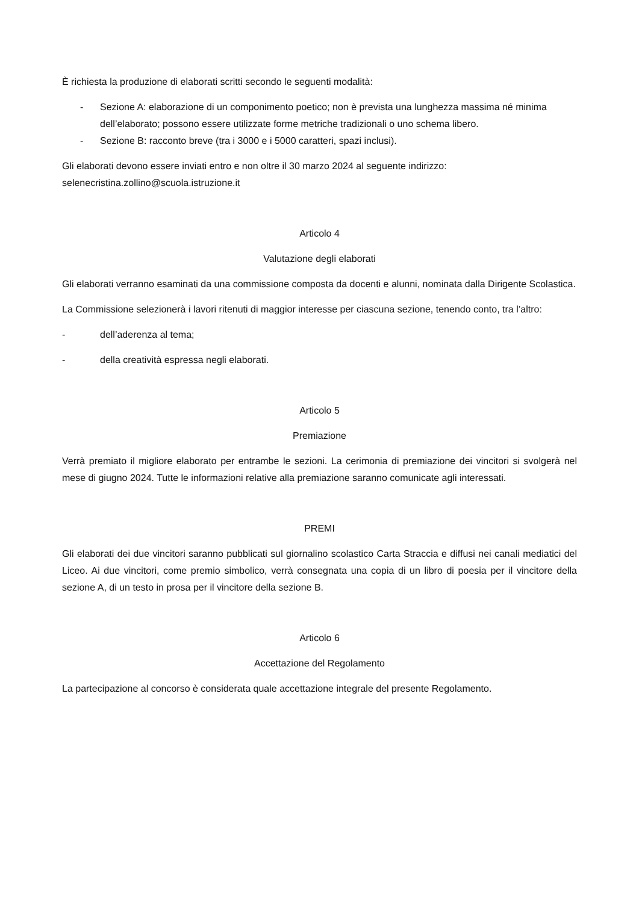È richiesta la produzione di elaborati scritti secondo le seguenti modalità:
- Sezione A: elaborazione di un componimento poetico; non è prevista una lunghezza massima né minima dell’elaborato; possono essere utilizzate forme metriche tradizionali o uno schema libero.
- Sezione B: racconto breve (tra i 3000 e i 5000 caratteri, spazi inclusi).
Gli elaborati devono essere inviati entro e non oltre il 30 marzo 2024 al seguente indirizzo: selenecristina.zollino@scuola.istruzione.it
Articolo 4
Valutazione degli elaborati
Gli elaborati verranno esaminati da una commissione composta da docenti e alunni, nominata dalla Dirigente Scolastica.
La Commissione selezionerà i lavori ritenuti di maggior interesse per ciascuna sezione, tenendo conto, tra l’altro:
- dell’aderenza al tema;
- della creatività espressa negli elaborati.
Articolo 5
Premiazione
Verrà premiato il migliore elaborato per entrambe le sezioni. La cerimonia di premiazione dei vincitori si svolgerà nel mese di giugno 2024. Tutte le informazioni relative alla premiazione saranno comunicate agli interessati.
PREMI
Gli elaborati dei due vincitori saranno pubblicati sul giornalino scolastico Carta Straccia e diffusi nei canali mediatici del Liceo. Ai due vincitori, come premio simbolico, verrà consegnata una copia di un libro di poesia per il vincitore della sezione A, di un testo in prosa per il vincitore della sezione B.
Articolo 6
Accettazione del Regolamento
La partecipazione al concorso è considerata quale accettazione integrale del presente Regolamento.